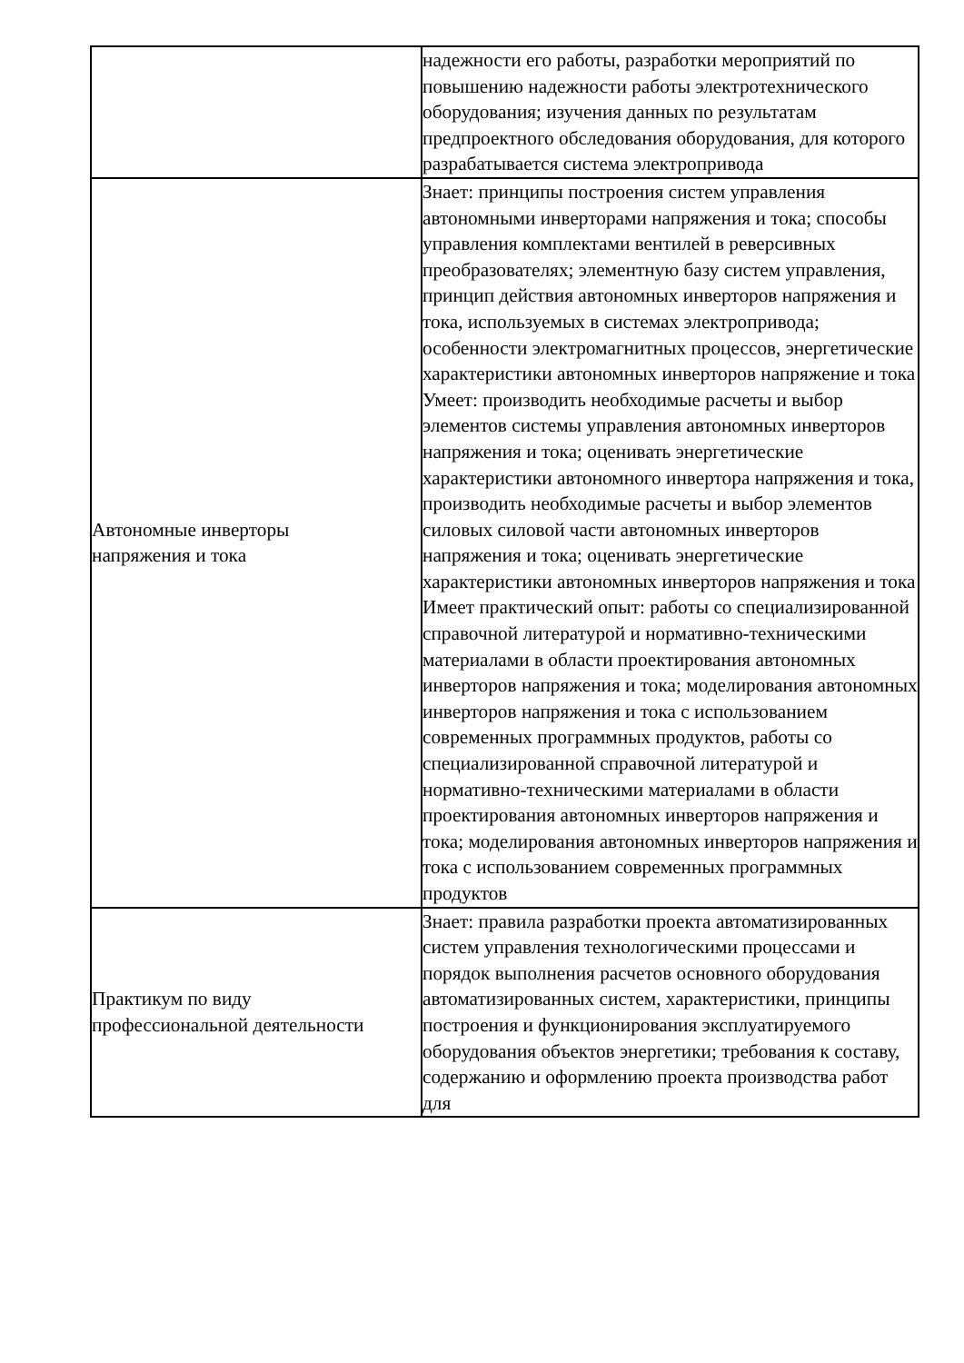| | надежности его работы, разработки мероприятий по повышению надежности работы электротехнического оборудования; изучения данных по результатам предпроектного обследования оборудования, для которого разрабатывается система электропривода |
| Автономные инверторы напряжения и тока | Знает: принципы построения систем управления автономными инверторами напряжения и тока; способы управления комплектами вентилей в реверсивных преобразователях; элементную базу систем управления, принцип действия автономных инверторов напряжения и тока, используемых в системах электропривода; особенности электромагнитных процессов, энергетические характеристики автономных инверторов напряжение и тока Умеет: производить необходимые расчеты и выбор элементов системы управления автономных инверторов напряжения и тока; оценивать энергетические характеристики автономного инвертора напряжения и тока, производить необходимые расчеты и выбор элементов силовых силовой части автономных инверторов напряжения и тока; оценивать энергетические характеристики автономных инверторов напряжения и тока Имеет практический опыт: работы со специализированной справочной литературой и нормативно-техническими материалами в области проектирования автономных инверторов напряжения и тока; моделирования автономных инверторов напряжения и тока с использованием современных программных продуктов, работы со специализированной справочной литературой и нормативно-техническими материалами в области проектирования автономных инверторов напряжения и тока; моделирования автономных инверторов напряжения и тока с использованием современных программных продуктов |
| Практикум по виду профессиональной деятельности | Знает: правила разработки проекта автоматизированных систем управления технологическими процессами и порядок выполнения расчетов основного оборудования автоматизированных систем, характеристики, принципы построения и функционирования эксплуатируемого оборудования объектов энергетики; требования к составу, содержанию и оформлению проекта производства работ для |